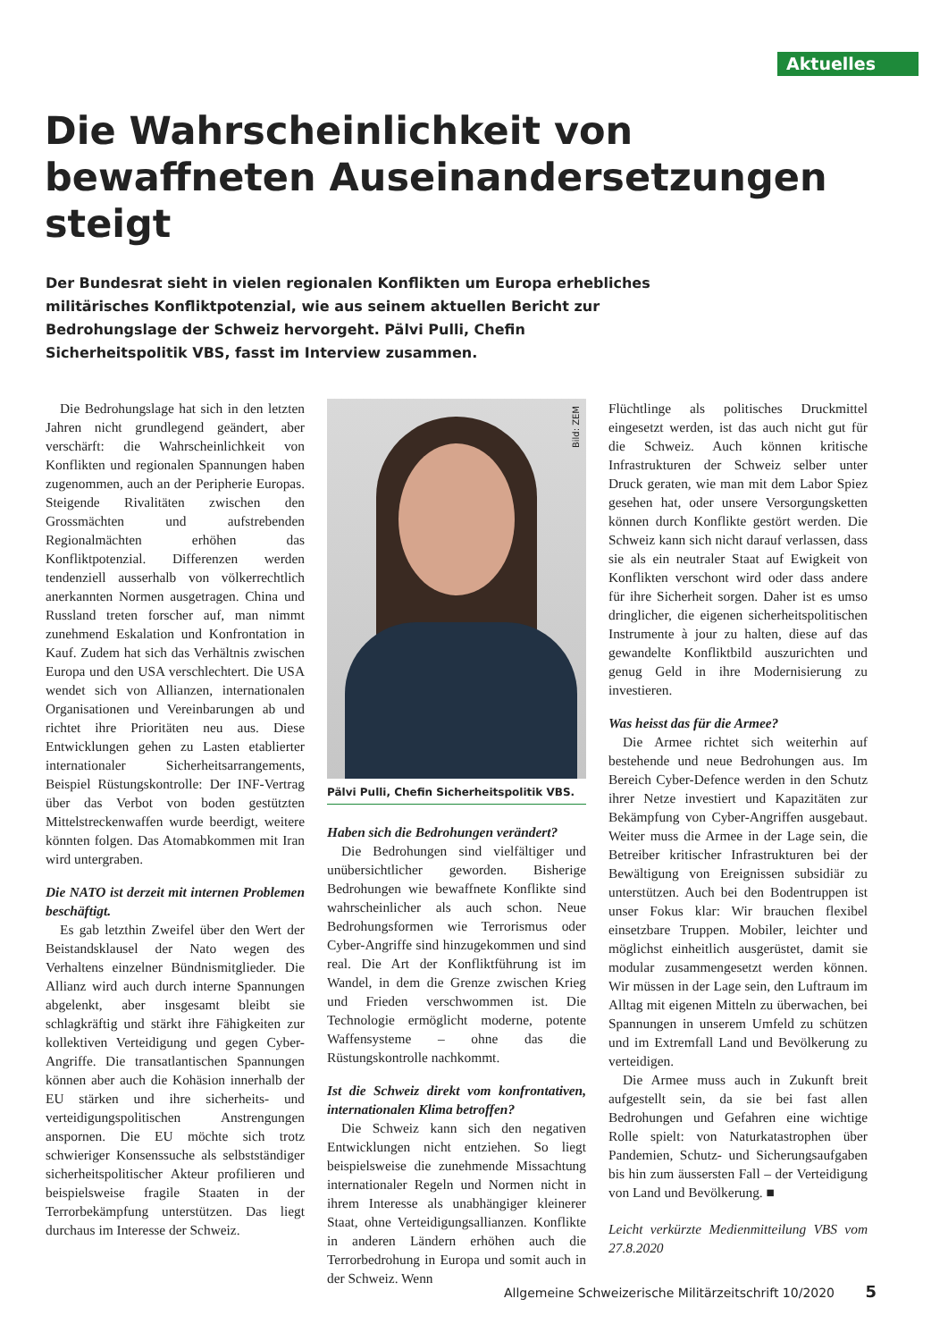Aktuelles
Die Wahrscheinlichkeit von bewaffneten Auseinandersetzungen steigt
Der Bundesrat sieht in vielen regionalen Konflikten um Europa erhebliches militärisches Konfliktpotenzial, wie aus seinem aktuellen Bericht zur Bedrohungslage der Schweiz hervorgeht. Pälvi Pulli, Chefin Sicherheitspolitik VBS, fasst im Interview zusammen.
Die Bedrohungslage hat sich in den letzten Jahren nicht grundlegend geändert, aber verschärft: die Wahrscheinlichkeit von Konflikten und regionalen Spannungen haben zugenommen, auch an der Peripherie Europas. Steigende Rivalitäten zwischen den Grossmächten und aufstrebenden Regionalmächten erhöhen das Konfliktpotenzial. Differenzen werden tendenziell ausserhalb von völkerrechtlich anerkannten Normen ausgetragen. China und Russland treten forscher auf, man nimmt zunehmend Eskalation und Konfrontation in Kauf. Zudem hat sich das Verhältnis zwischen Europa und den USA verschlechtert. Die USA wendet sich von Allianzen, internationalen Organisationen und Vereinbarungen ab und richtet ihre Prioritäten neu aus. Diese Entwicklungen gehen zu Lasten etablierter internationaler Sicherheitsarrangements, Beispiel Rüstungskontrolle: Der INF-Vertrag über das Verbot von boden gestützten Mittelstreckenwaffen wurde beerdigt, weitere könnten folgen. Das Atomabkommen mit Iran wird untergraben.
Die NATO ist derzeit mit internen Problemen beschäftigt.
Es gab letzthin Zweifel über den Wert der Beistandsklausel der Nato wegen des Verhaltens einzelner Bündnismitglieder. Die Allianz wird auch durch interne Spannungen abgelenkt, aber insgesamt bleibt sie schlagkräftig und stärkt ihre Fähigkeiten zur kollektiven Verteidigung und gegen Cyber-Angriffe. Die transatlantischen Spannungen können aber auch die Kohäsion innerhalb der EU stärken und ihre sicherheits- und verteidigungspolitischen Anstrengungen anspornen. Die EU möchte sich trotz schwieriger Konsenssuche als selbstständiger sicherheitspolitischer Akteur profilieren und beispielsweise fragile Staaten in der Terrorbekämpfung unterstützen. Das liegt durchaus im Interesse der Schweiz.
Bild: ZEM
Pälvi Pulli, Chefin Sicherheitspolitik VBS.
Haben sich die Bedrohungen verändert?
Die Bedrohungen sind vielfältiger und unübersichtlicher geworden. Bisherige Bedrohungen wie bewaffnete Konflikte sind wahrscheinlicher als auch schon. Neue Bedrohungsformen wie Terrorismus oder Cyber-Angriffe sind hinzugekommen und sind real. Die Art der Konfliktführung ist im Wandel, in dem die Grenze zwischen Krieg und Frieden verschwommen ist. Die Technologie ermöglicht moderne, potente Waffensysteme – ohne das die Rüstungskontrolle nachkommt.
Ist die Schweiz direkt vom konfrontativen, internationalen Klima betroffen?
Die Schweiz kann sich den negativen Entwicklungen nicht entziehen. So liegt beispielsweise die zunehmende Missachtung internationaler Regeln und Normen nicht in ihrem Interesse als unabhängiger kleinerer Staat, ohne Verteidigungsallianzen. Konflikte in anderen Ländern erhöhen auch die Terrorbedrohung in Europa und somit auch in der Schweiz. Wenn
Flüchtlinge als politisches Druckmittel eingesetzt werden, ist das auch nicht gut für die Schweiz. Auch können kritische Infrastrukturen der Schweiz selber unter Druck geraten, wie man mit dem Labor Spiez gesehen hat, oder unsere Versorgungsketten können durch Konflikte gestört werden. Die Schweiz kann sich nicht darauf verlassen, dass sie als ein neutraler Staat auf Ewigkeit von Konflikten verschont wird oder dass andere für ihre Sicherheit sorgen. Daher ist es umso dringlicher, die eigenen sicherheitspolitischen Instrumente à jour zu halten, diese auf das gewandelte Konfliktbild auszurichten und genug Geld in ihre Modernisierung zu investieren.
Was heisst das für die Armee?
Die Armee richtet sich weiterhin auf bestehende und neue Bedrohungen aus. Im Bereich Cyber-Defence werden in den Schutz ihrer Netze investiert und Kapazitäten zur Bekämpfung von Cyber-Angriffen ausgebaut. Weiter muss die Armee in der Lage sein, die Betreiber kritischer Infrastrukturen bei der Bewältigung von Ereignissen subsidiär zu unterstützen. Auch bei den Bodentruppen ist unser Fokus klar: Wir brauchen flexibel einsetzbare Truppen. Mobiler, leichter und möglichst einheitlich ausgerüstet, damit sie modular zusammengesetzt werden können. Wir müssen in der Lage sein, den Luftraum im Alltag mit eigenen Mitteln zu überwachen, bei Spannungen in unserem Umfeld zu schützen und im Extremfall Land und Bevölkerung zu verteidigen.
Die Armee muss auch in Zukunft breit aufgestellt sein, da sie bei fast allen Bedrohungen und Gefahren eine wichtige Rolle spielt: von Naturkatastrophen über Pandemien, Schutz- und Sicherungsaufgaben bis hin zum äussersten Fall – der Verteidigung von Land und Bevölkerung. ■
Leicht verkürzte Medienmitteilung VBS vom 27.8.2020
Allgemeine Schweizerische Militärzeitschrift 10/2020 5